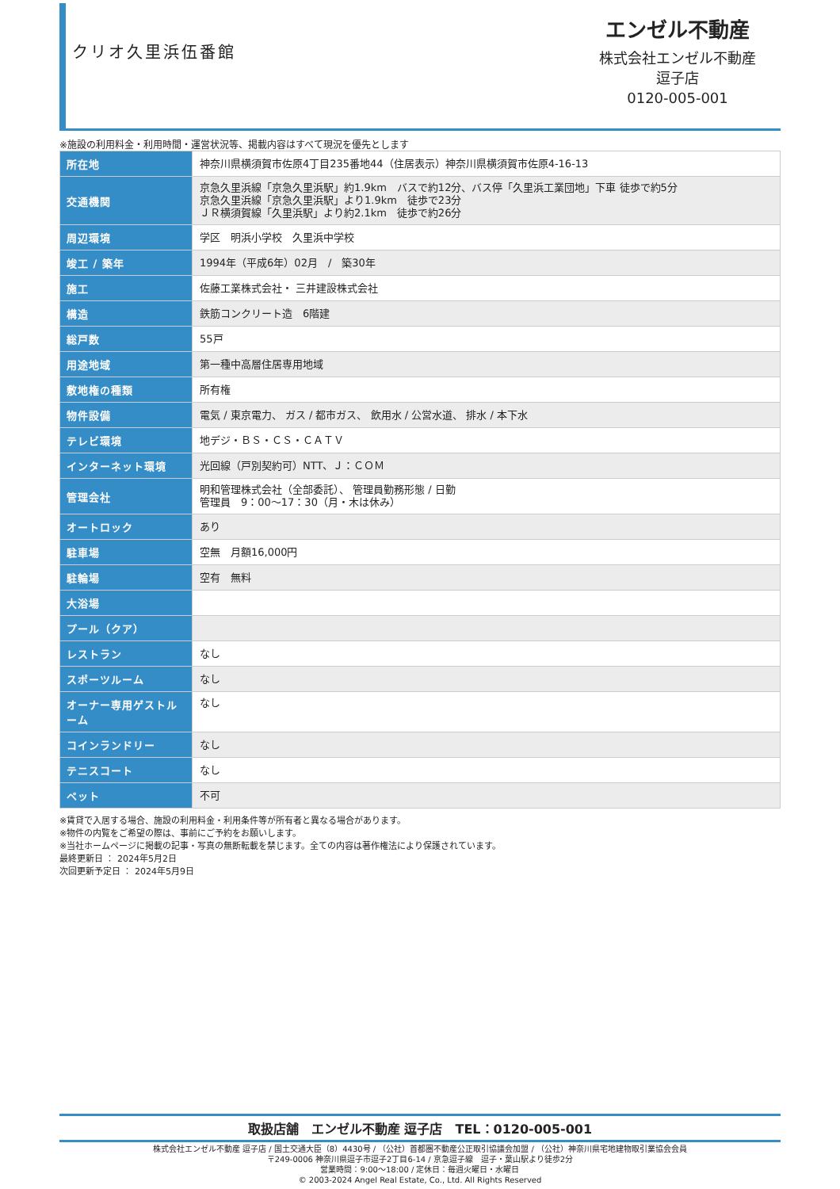クリオ久里浜伍番館
エンゼル不動産
株式会社エンゼル不動産
逗子店
0120-005-001
※施設の利用料金・利用時間・運営状況等、掲載内容はすべて現況を優先とします
| 所在地 | 神奈川県横須賀市佐原4丁目235番地44（住居表示）神奈川県横須賀市佐原4-16-13 |
| 交通機関 | 京急久里浜線「京急久里浜駅」約1.9km バスで約12分、バス停「久里浜工業団地」下車 徒歩で約5分 京急久里浜線「京急久里浜駅」より1.9km 徒歩で23分 ＪＲ横須賀線「久里浜駅」より約2.1km 徒歩で約26分 |
| 周辺環境 | 学区 明浜小学校 久里浜中学校 |
| 竣工 / 築年 | 1994年（平成6年）02月 / 築30年 |
| 施工 | 佐藤工業株式会社・ 三井建設株式会社 |
| 構造 | 鉄筋コンクリート造 6階建 |
| 総戸数 | 55戸 |
| 用途地域 | 第一種中高層住居専用地域 |
| 敷地権の種類 | 所有権 |
| 物件設備 | 電気 / 東京電力、 ガス / 都市ガス、 飲用水 / 公営水道、 排水 / 本下水 |
| テレビ環境 | 地デジ・ＢＳ・ＣＳ・ＣＡＴＶ |
| インターネット環境 | 光回線（戸別契約可）NTT、Ｊ：ＣＯＭ |
| 管理会社 | 明和管理株式会社（全部委託）、 管理員勤務形態 / 日勤 管理員 9：00～17：30（月・木は休み） |
| オートロック | あり |
| 駐車場 | 空無 月額16,000円 |
| 駐輪場 | 空有 無料 |
| 大浴場 | |
| プール（クア） | |
| レストラン | なし |
| スポーツルーム | なし |
| オーナー専用ゲストルーム | なし |
| コインランドリー | なし |
| テニスコート | なし |
| ペット | 不可 |
※賃貸で入居する場合、施設の利用料金・利用条件等が所有者と異なる場合があります。
※物件の内覧をご希望の際は、事前にご予約をお願いします。
※当社ホームページに掲載の記事・写真の無断転載を禁じます。全ての内容は著作権法により保護されています。
最終更新日 ： 2024年5月2日
次回更新予定日 ： 2024年5月9日
取扱店舗　エンゼル不動産 逗子店　TEL：0120-005-001
株式会社エンゼル不動産 逗子店 / 国土交通大臣（8）4430号 / （公社）首都圏不動産公正取引協議会加盟 / （公社）神奈川県宅地建物取引業協会会員
〒249-0006 神奈川県逗子市逗子2丁目6-14 / 京急逗子線　逗子・葉山駅より徒歩2分
営業時間：9:00～18:00 / 定休日：毎週火曜日・水曜日
© 2003-2024 Angel Real Estate, Co., Ltd. All Rights Reserved